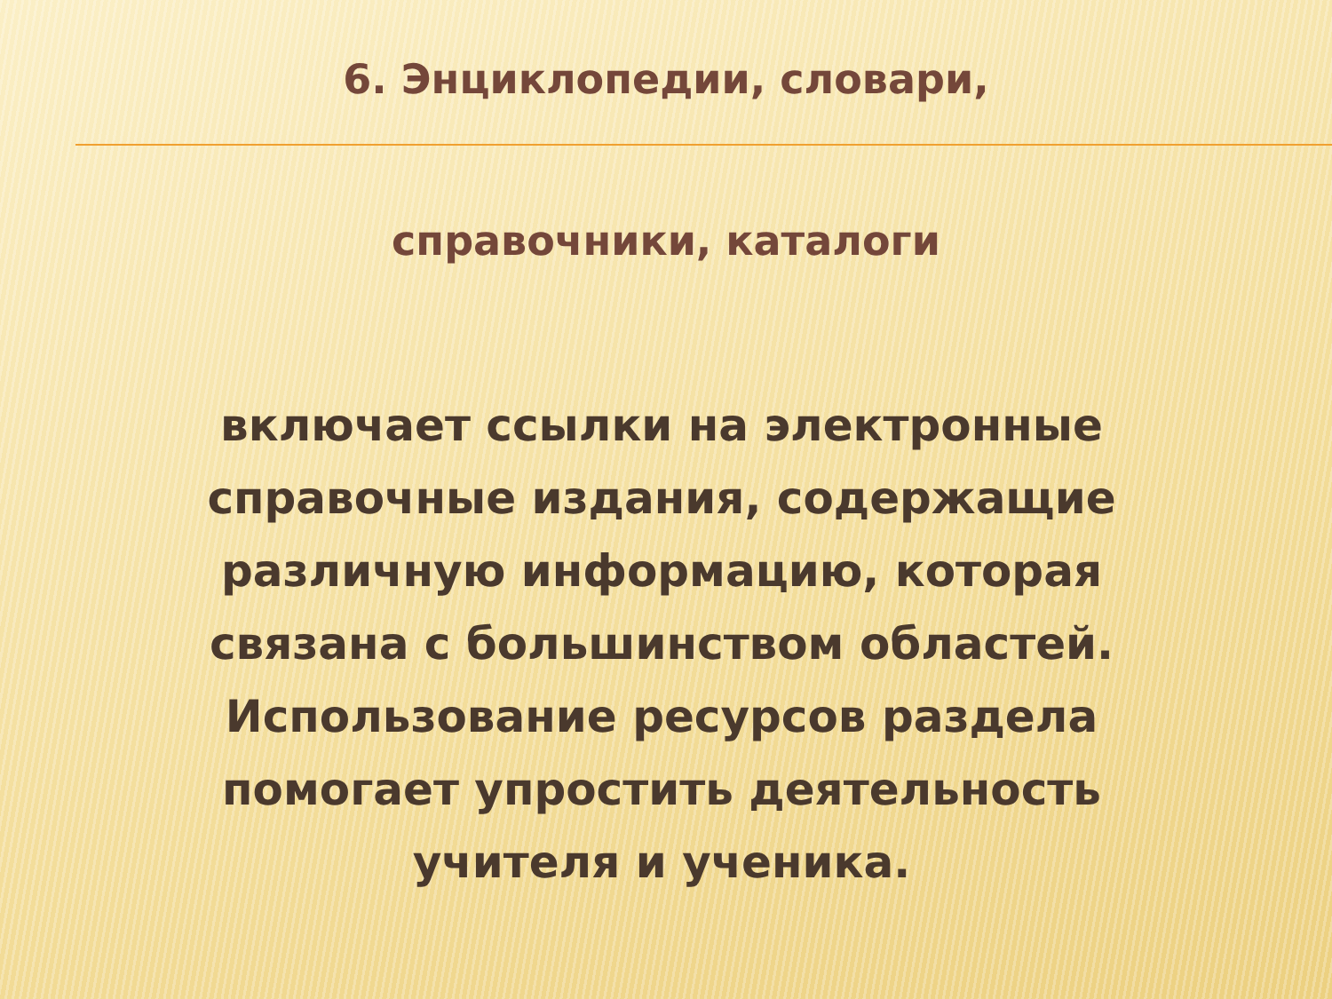6. Энциклопедии, словари,
справочники, каталоги
включает ссылки на электронные справочные издания, содержащие различную информацию, которая связана с большинством областей. Использование ресурсов раздела помогает упростить деятельность учителя и ученика.